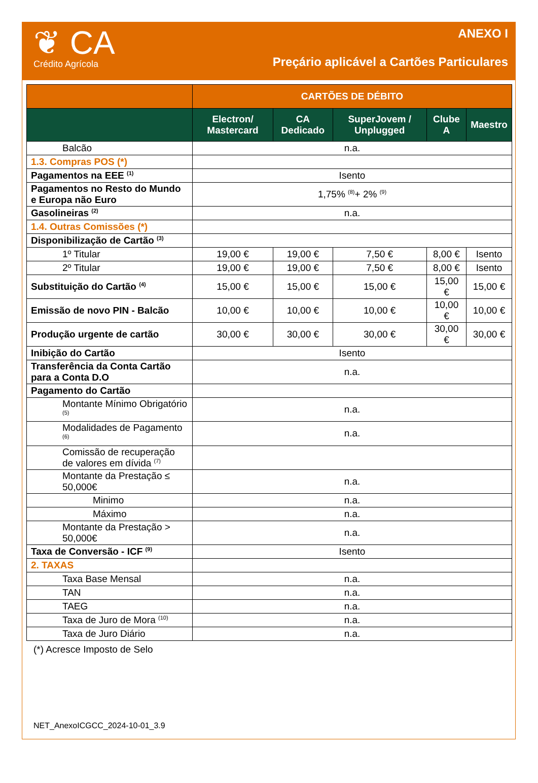❦ CA
Crédito Agrícola
ANEXO I
Preçário aplicável a Cartões Particulares
| | CARTÕES DE DÉBITO | | | | |
| --- | --- | --- | --- | --- | --- |
| | Electron/ Mastercard | CA Dedicado | SuperJovem / Unplugged | Clube A | Maestro |
| Balcão | n.a. | | | | |
| 1.3. Compras POS (*) | | | | | |
| Pagamentos na EEE <sup>(1)</sup> | Isento | | | | |
| Pagamentos no Resto do Mundo e Europa não Euro | 1,75% <sup>(8)</sup>+ 2% <sup>(9)</sup> | | | | |
| Gasolineiras <sup>(2)</sup> | n.a. | | | | |
| 1.4. Outras Comissões (*) | | | | | |
| Disponibilização de Cartão <sup>(3)</sup> | | | | | |
| 1º Titular | 19,00 € | 19,00 € | 7,50 € | 8,00 € | Isento |
| 2º Titular | 19,00 € | 19,00 € | 7,50 € | 8,00 € | Isento |
| Substituição do Cartão <sup>(4)</sup> | 15,00 € | 15,00 € | 15,00 € | 15,00 € | 15,00 € |
| Emissão de novo PIN - Balcão | 10,00 € | 10,00 € | 10,00 € | 10,00 € | 10,00 € |
| Produção urgente de cartão | 30,00 € | 30,00 € | 30,00 € | 30,00 € | 30,00 € |
| Inibição do Cartão | Isento | | | | |
| Transferência da Conta Cartão para a Conta D.O | n.a. | | | | |
| Pagamento do Cartão | | | | | |
| Montante Mínimo Obrigatório <sup>(5)</sup> | n.a. | | | | |
| Modalidades de Pagamento <sup>(6)</sup> | n.a. | | | | |
| Comissão de recuperação de valores em dívida <sup>(7)</sup> | | | | | |
| Montante da Prestação ≤ 50,000€ | n.a. | | | | |
| Minimo | n.a. | | | | |
| Máximo | n.a. | | | | |
| Montante da Prestação > 50,000€ | n.a. | | | | |
| Taxa de Conversão - ICF <sup>(9)</sup> | Isento | | | | |
| 2. TAXAS | | | | | |
| Taxa Base Mensal | n.a. | | | | |
| TAN | n.a. | | | | |
| TAEG | n.a. | | | | |
| Taxa de Juro de Mora <sup>(10)</sup> | n.a. | | | | |
| Taxa de Juro Diário | n.a. | | | | |
(*) Acresce Imposto de Selo
NET_AnexoICGCC_2024-10-01_3.9